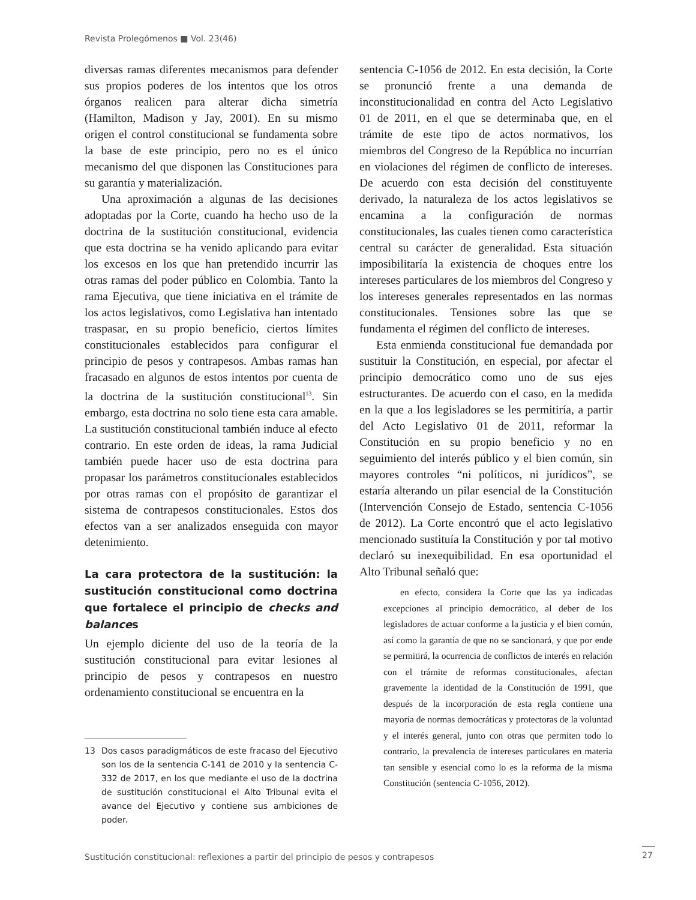Revista Prolegómenos ■ Vol. 23(46)
diversas ramas diferentes mecanismos para defender sus propios poderes de los intentos que los otros órganos realicen para alterar dicha simetría (Hamilton, Madison y Jay, 2001). En su mismo origen el control constitucional se fundamenta sobre la base de este principio, pero no es el único mecanismo del que disponen las Constituciones para su garantía y materialización.
Una aproximación a algunas de las decisiones adoptadas por la Corte, cuando ha hecho uso de la doctrina de la sustitución constitucional, evidencia que esta doctrina se ha venido aplicando para evitar los excesos en los que han pretendido incurrir las otras ramas del poder público en Colombia. Tanto la rama Ejecutiva, que tiene iniciativa en el trámite de los actos legislativos, como Legislativa han intentado traspasar, en su propio beneficio, ciertos límites constitucionales establecidos para configurar el principio de pesos y contrapesos. Ambas ramas han fracasado en algunos de estos intentos por cuenta de la doctrina de la sustitución constitucional<sup>13</sup>. Sin embargo, esta doctrina no solo tiene esta cara amable. La sustitución constitucional también induce al efecto contrario. En este orden de ideas, la rama Judicial también puede hacer uso de esta doctrina para propasar los parámetros constitucionales establecidos por otras ramas con el propósito de garantizar el sistema de contrapesos constitucionales. Estos dos efectos van a ser analizados enseguida con mayor detenimiento.
La cara protectora de la sustitución: la sustitución constitucional como doctrina que fortalece el principio de checks and balances
Un ejemplo diciente del uso de la teoría de la sustitución constitucional para evitar lesiones al principio de pesos y contrapesos en nuestro ordenamiento constitucional se encuentra en la
13 Dos casos paradigmáticos de este fracaso del Ejecutivo son los de la sentencia C-141 de 2010 y la sentencia C-332 de 2017, en los que mediante el uso de la doctrina de sustitución constitucional el Alto Tribunal evita el avance del Ejecutivo y contiene sus ambiciones de poder.
sentencia C-1056 de 2012. En esta decisión, la Corte se pronunció frente a una demanda de inconstitucionalidad en contra del Acto Legislativo 01 de 2011, en el que se determinaba que, en el trámite de este tipo de actos normativos, los miembros del Congreso de la República no incurrían en violaciones del régimen de conflicto de intereses. De acuerdo con esta decisión del constituyente derivado, la naturaleza de los actos legislativos se encamina a la configuración de normas constitucionales, las cuales tienen como característica central su carácter de generalidad. Esta situación imposibilitaría la existencia de choques entre los intereses particulares de los miembros del Congreso y los intereses generales representados en las normas constitucionales. Tensiones sobre las que se fundamenta el régimen del conflicto de intereses.
Esta enmienda constitucional fue demandada por sustituir la Constitución, en especial, por afectar el principio democrático como uno de sus ejes estructurantes. De acuerdo con el caso, en la medida en la que a los legisladores se les permitiría, a partir del Acto Legislativo 01 de 2011, reformar la Constitución en su propio beneficio y no en seguimiento del interés público y el bien común, sin mayores controles “ni políticos, ni jurídicos”, se estaría alterando un pilar esencial de la Constitución (Intervención Consejo de Estado, sentencia C-1056 de 2012). La Corte encontró que el acto legislativo mencionado sustituía la Constitución y por tal motivo declaró su inexequibilidad. En esa oportunidad el Alto Tribunal señaló que:
en efecto, considera la Corte que las ya indicadas excepciones al principio democrático, al deber de los legisladores de actuar conforme a la justicia y el bien común, así como la garantía de que no se sancionará, y que por ende se permitirá, la ocurrencia de conflictos de interés en relación con el trámite de reformas constitucionales, afectan gravemente la identidad de la Constitución de 1991, que después de la incorporación de esta regla contiene una mayoría de normas democráticas y protectoras de la voluntad y el interés general, junto con otras que permiten todo lo contrario, la prevalencia de intereses particulares en materia tan sensible y esencial como lo es la reforma de la misma Constitución (sentencia C-1056, 2012).
Sustitución constitucional: reflexiones a partir del principio de pesos y contrapesos
27